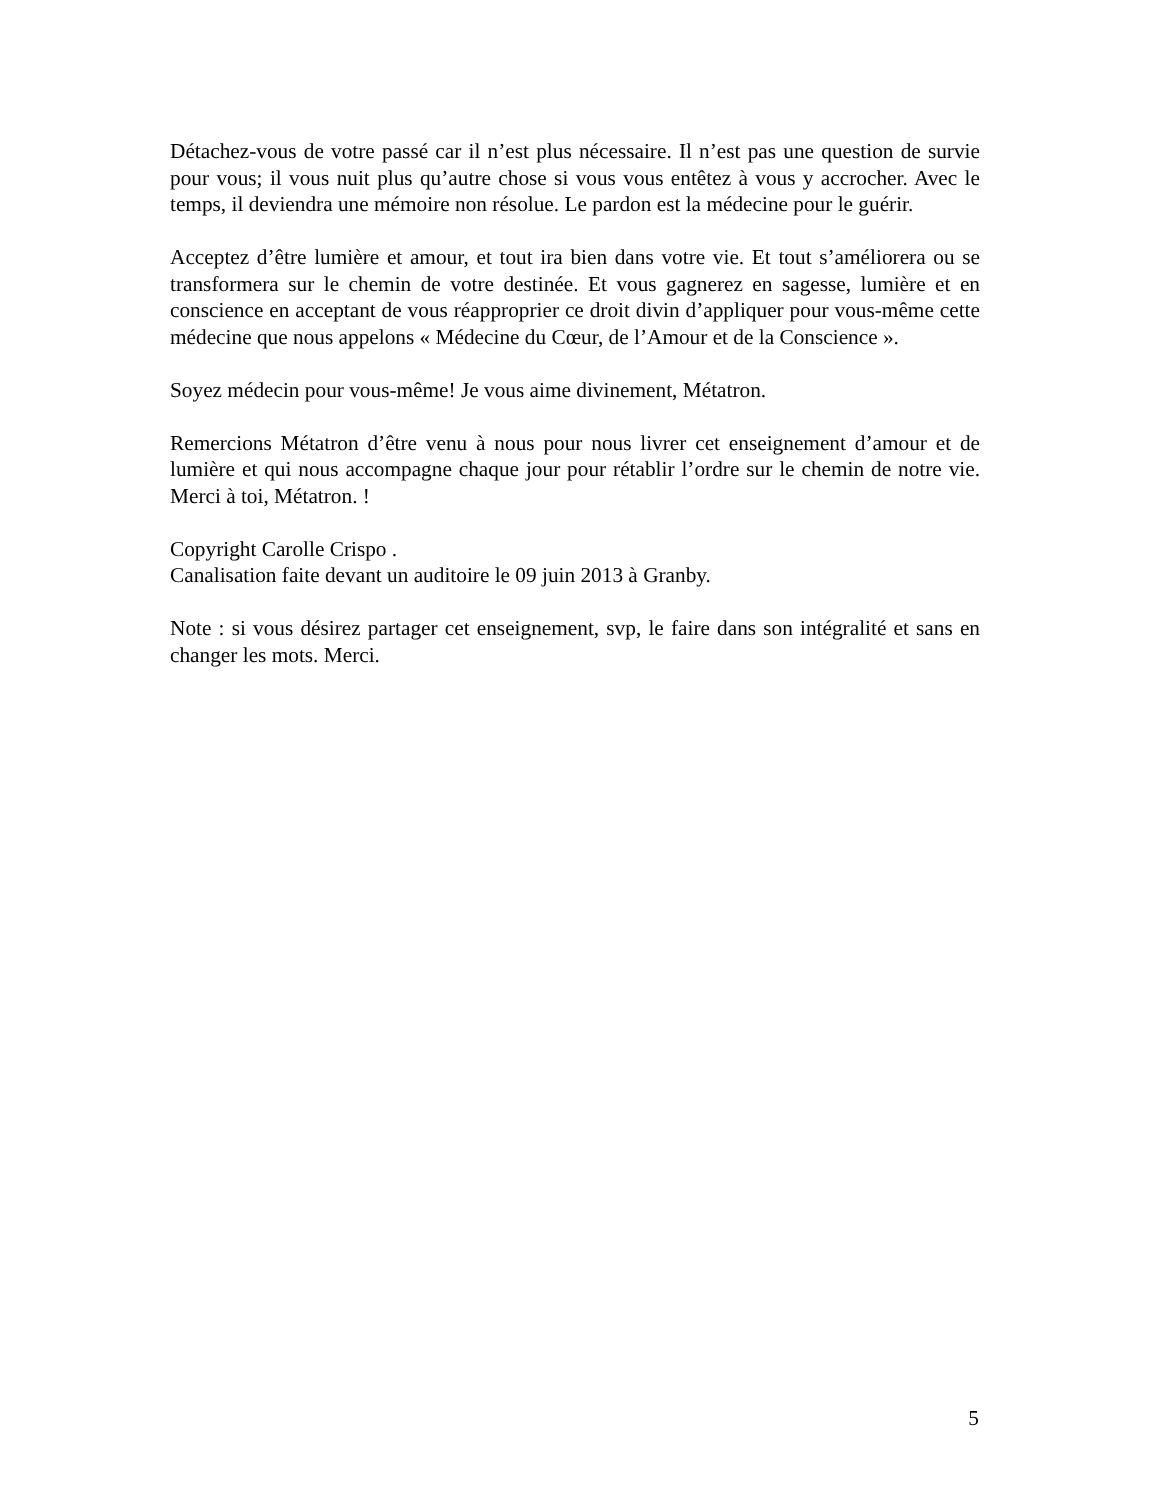Détachez-vous de votre passé car il n’est plus nécessaire. Il n’est pas une question de survie pour vous; il vous nuit plus qu’autre chose si vous vous entêtez à vous y accrocher. Avec le temps, il deviendra une mémoire non résolue. Le pardon est la médecine pour le guérir.
Acceptez d’être lumière et amour, et tout ira bien dans votre vie. Et tout s’améliorera ou se transformera sur le chemin de votre destinée. Et vous gagnerez en sagesse, lumière et en conscience en acceptant de vous réapproprier ce droit divin d’appliquer pour vous-même cette médecine que nous appelons « Médecine du Cœur, de l’Amour et de la Conscience ».
Soyez médecin pour vous-même! Je vous aime divinement, Métatron.
Remercions Métatron d’être venu à nous pour nous livrer cet enseignement d’amour et de lumière et qui nous accompagne chaque jour pour rétablir l’ordre sur le chemin de notre vie. Merci à toi, Métatron. !
Copyright Carolle Crispo .
Canalisation faite devant un auditoire le 09 juin 2013 à Granby.
Note : si vous désirez partager cet enseignement, svp, le faire dans son intégralité et sans en changer les mots. Merci.
5